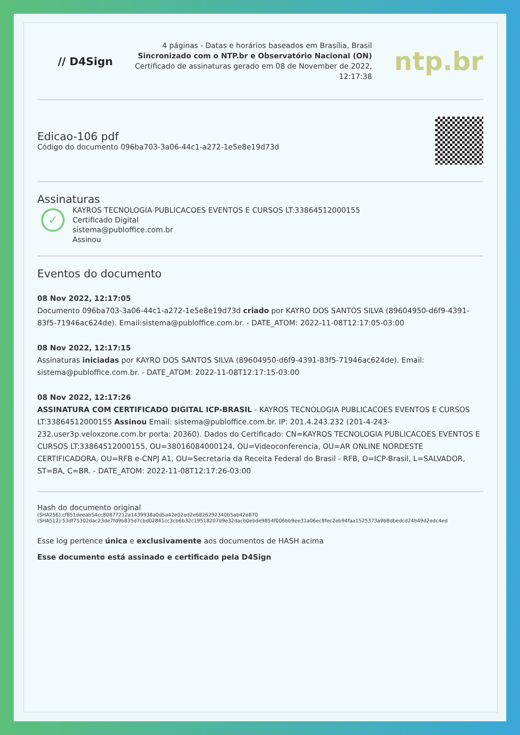// D4Sign
4 páginas - Datas e horários baseados em Brasília, Brasil
Sincronizado com o NTP.br e Observatório Nacional (ON)
Certificado de assinaturas gerado em 08 de November de 2022,
12:17:38
ntp.br
Edicao-106 pdf
Código do documento 096ba703-3a06-44c1-a272-1e5e8e19d73d
Assinaturas
✓
KAYROS TECNOLOGIA PUBLICACOES EVENTOS E CURSOS LT:33864512000155
Certificado Digital
sistema@publoffice.com.br
Assinou
Eventos do documento
08 Nov 2022, 12:17:05
Documento 096ba703-3a06-44c1-a272-1e5e8e19d73d criado por KAYRO DOS SANTOS SILVA (89604950-d6f9-4391-83f5-71946ac624de). Email:sistema@publoffice.com.br. - DATE_ATOM: 2022-11-08T12:17:05-03:00
08 Nov 2022, 12:17:15
Assinaturas iniciadas por KAYRO DOS SANTOS SILVA (89604950-d6f9-4391-83f5-71946ac624de). Email: sistema@publoffice.com.br. - DATE_ATOM: 2022-11-08T12:17:15-03:00
08 Nov 2022, 12:17:26
ASSINATURA COM CERTIFICADO DIGITAL ICP-BRASIL - KAYROS TECNOLOGIA PUBLICACOES EVENTOS E CURSOS LT:33864512000155 Assinou Email: sistema@publoffice.com.br. IP: 201.4.243.232 (201-4-243-232.user3p.veloxzone.com.br porta: 20360). Dados do Certificado: CN=KAYROS TECNOLOGIA PUBLICACOES EVENTOS E CURSOS LT:33864512000155, OU=38016084000124, OU=Videoconferencia, OU=AR ONLINE NORDESTE CERTIFICADORA, OU=RFB e-CNPJ A1, OU=Secretaria da Receita Federal do Brasil - RFB, O=ICP-Brasil, L=SALVADOR, ST=BA, C=BR. - DATE_ATOM: 2022-11-08T12:17:26-03:00
Hash do documento original
(SHA256):cf851deeab54cc80877212a1439938a0d5a42e02ed2e6826292340b5ab42e870
(SHA512):53df75302dac23de7fd9b835d7cbd02841cc3cb6b32c19518207d9e32dacb0ebde9854f006bb9ee31a06ec8fec2eb94faa1525373a9b8dbedcd24b49d2edc4ed
Esse log pertence única e exclusivamente aos documentos de HASH acima
Esse documento está assinado e certificado pela D4Sign